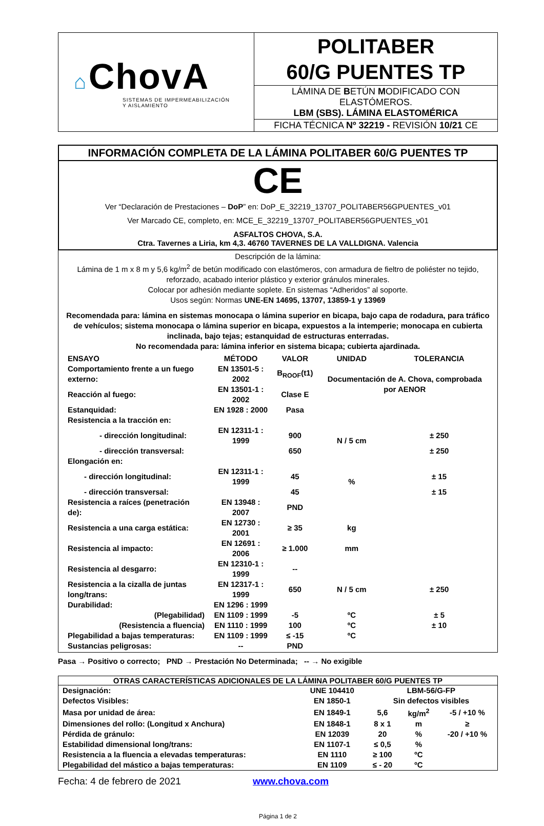| ⌂ ChovA SISTEMAS DE IMPERMEABILIZACIÓN Y AISLAMIENTO | POLITABER 60/G PUENTES TP |
| | LÁMINA DE B ETÚN M ODIFICADO CON ELASTÓMEROS. LBM (SBS). LÁMINA ELASTOMÉRICA |
| | FICHA TÉCNICA Nº 32219 - REVISIÓN 10/21 CE |
INFORMACIÓN COMPLETA DE LA LÁMINA POLITABER 60/G PUENTES TP
CE
Ver “Declaración de Prestaciones – DoP” en: DoP_E_32219_13707_POLITABER56GPUENTES_v01
Ver Marcado CE, completo, en: MCE_E_32219_13707_POLITABER56GPUENTES_v01
ASFALTOS CHOVA, S.A.
Ctra. Tavernes a Liria, km 4,3. 46760 TAVERNES DE LA VALLDIGNA. Valencia
Descripción de la lámina:
Lámina de 1 m x 8 m y 5,6 kg/m<sup>2</sup> de betún modificado con elastómeros, con armadura de fieltro de poliéster no tejido, reforzado, acabado interior plástico y exterior gránulos minerales.
Colocar por adhesión mediante soplete. En sistemas “Adheridos” al soporte.
Usos según: Normas UNE-EN 14695, 13707, 13859-1 y 13969
Recomendada para: lámina en sistemas monocapa o lámina superior en bicapa, bajo capa de rodadura, para tráfico de vehículos; sistema monocapa o lámina superior en bicapa, expuestos a la intemperie; monocapa en cubierta inclinada, bajo tejas; estanquidad de estructuras enterradas.
No recomendada para: lámina inferior en sistema bicapa; cubierta ajardinada.
| ENSAYO | MÉTODO | VALOR | UNIDAD | TOLERANCIA |
| Comportamiento frente a un fuego externo: | EN 13501-5 : 2002 | B<sub>ROOF</sub>(t1) | Documentación de A. Chova, comprobada por AENOR | |
| Reacción al fuego: | EN 13501-1 : 2002 | Clase E | | |
| Estanquidad: | EN 1928 : 2000 | Pasa | | |
| Resistencia a la tracción en: | | | | |
| - dirección longitudinal: | EN 12311-1 : 1999 | 900 | N / 5 cm | ± 250 |
| - dirección transversal: | | 650 | | ± 250 |
| Elongación en: | | | | |
| - dirección longitudinal: | EN 12311-1 : 1999 | 45 | % | ± 15 |
| - dirección transversal: | | 45 | | ± 15 |
| Resistencia a raíces (penetración de): | EN 13948 : 2007 | PND | | |
| Resistencia a una carga estática: | EN 12730 : 2001 | ≥ 35 | kg | |
| Resistencia al impacto: | EN 12691 : 2006 | ≥ 1.000 | mm | |
| Resistencia al desgarro: | EN 12310-1 : 1999 | -- | | |
| Resistencia a la cizalla de juntas long/trans: | EN 12317-1 : 1999 | 650 | N / 5 cm | ± 250 |
| Durabilidad: | EN 1296 : 1999 | | | |
| (Plegabilidad) | EN 1109 : 1999 | -5 | ºC | ± 5 |
| (Resistencia a fluencia) | EN 1110 : 1999 | 100 | ºC | ± 10 |
| Plegabilidad a bajas temperaturas: | EN 1109 : 1999 | ≤ -15 | ºC | |
| Sustancias peligrosas: | -- | PND | | |
Pasa → Positivo o correcto; PND → Prestación No Determinada; -- → No exigible
OTRAS CARACTERÍSTICAS ADICIONALES DE LA LÁMINA POLITABER 60/G PUENTES TP
| Designación: | UNE 104410 | LBM-56/G-FP | | |
| Defectos Visibles: | EN 1850-1 | Sin defectos visibles | | |
| Masa por unidad de área: | EN 1849-1 | 5,6 | kg/m<sup>2</sup> | -5 / +10 % |
| Dimensiones del rollo: (Longitud x Anchura) | EN 1848-1 | 8 x 1 | m | ≥ |
| Pérdida de gránulo: | EN 12039 | 20 | % | -20 / +10 % |
| Estabilidad dimensional long/trans: | EN 1107-1 | ≤ 0,5 | % | |
| Resistencia a la fluencia a elevadas temperaturas: | EN 1110 | ≥ 100 | ºC | |
| Plegabilidad del mástico a bajas temperaturas: | EN 1109 | ≤ - 20 | ºC | |
Fecha: 4 de febrero de 2021 www.chova.com
Página 1 de 2